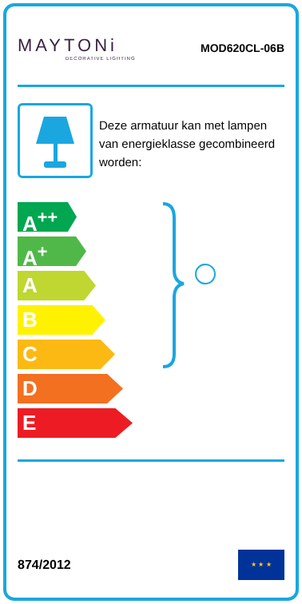MAYTONi
DECORATIVE LIGHTING
MOD620CL-06B
Deze armatuur kan met lampen van energieklasse gecombineerd worden:
A<sup>++</sup>
A<sup>+</sup>
A
B
C
D
E
874/2012
★ ★ ★